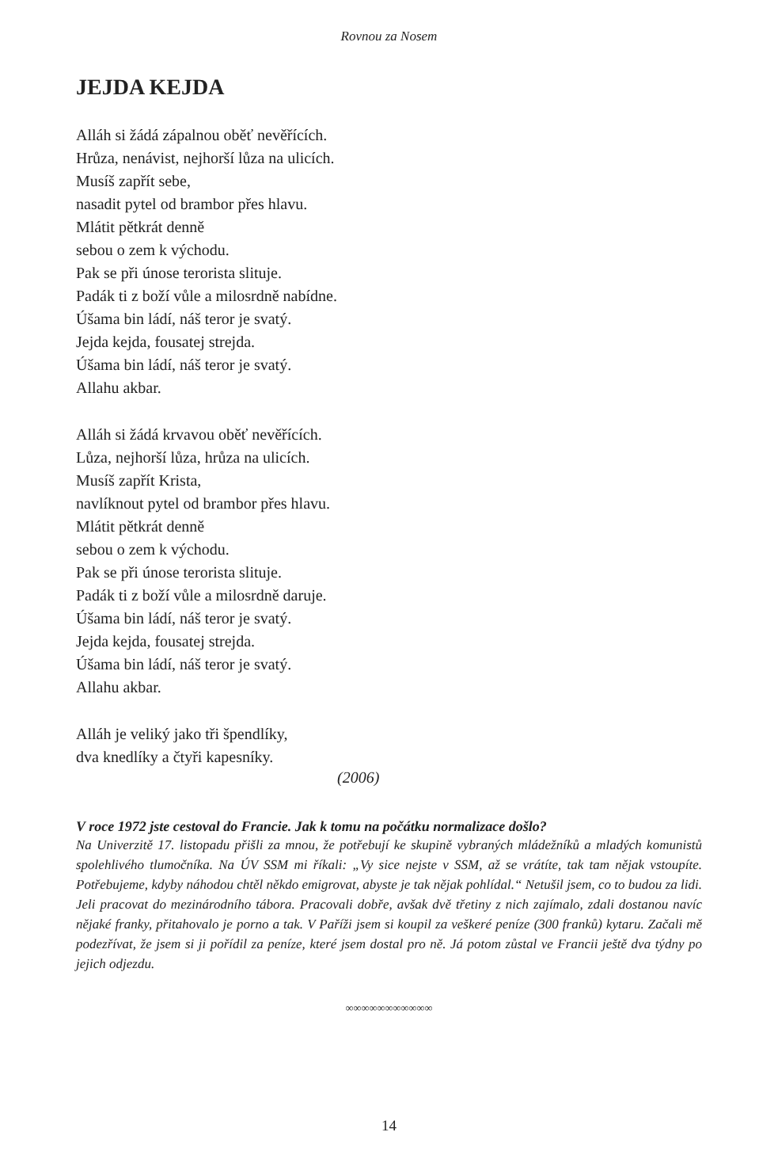Rovnou za Nosem
JEJDA KEJDA
Alláh si žádá zápalnou oběť nevěřících.
Hrůza, nenávist, nejhorší lůza na ulicích.
Musíš zapřít sebe,
nasadit pytel od brambor přes hlavu.
Mlátit pětkrát denně
sebou o zem k východu.
Pak se při únose terorista slituje.
Padák ti z boží vůle a milosrdně nabídne.
Úšama bin ládí, náš teror je svatý.
Jejda kejda, fousatej strejda.
Úšama bin ládí, náš teror je svatý.
Allahu akbar.
Alláh si žádá krvavou oběť nevěřících.
Lůza, nejhorší lůza, hrůza na ulicích.
Musíš zapřít Krista,
navlíknout pytel od brambor přes hlavu.
Mlátit pětkrát denně
sebou o zem k východu.
Pak se při únose terorista slituje.
Padák ti z boží vůle a milosrdně daruje.
Úšama bin ládí, náš teror je svatý.
Jejda kejda, fousatej strejda.
Úšama bin ládí, náš teror je svatý.
Allahu akbar.
Alláh je veliký jako tři špendlíky,
dva knedlíky a čtyři kapesníky.
(2006)
V roce 1972 jste cestoval do Francie. Jak k tomu na počátku normalizace došlo?
Na Univerzitě 17. listopadu přišli za mnou, že potřebují ke skupině vybraných mládežníků a mladých komunistů spolehlivého tlumočníka. Na ÚV SSM mi říkali: „Vy sice nejste v SSM, až se vrátíte, tak tam nějak vstoupíte. Potřebujeme, kdyby náhodou chtěl někdo emigrovat, abyste je tak nějak pohlídal.“ Netušil jsem, co to budou za lidi. Jeli pracovat do mezinárodního tábora. Pracovali dobře, avšak dvě třetiny z nich zajímalo, zdali dostanou navíc nějaké franky, přitahovalo je porno a tak. V Paříži jsem si koupil za veškeré peníze (300 franků) kytaru. Začali mě podezřívat, že jsem si ji pořídil za peníze, které jsem dostal pro ně. Já potom zůstal ve Francii ještě dva týdny po jejich odjezdu.
∞∞∞∞∞∞∞∞∞∞∞
14